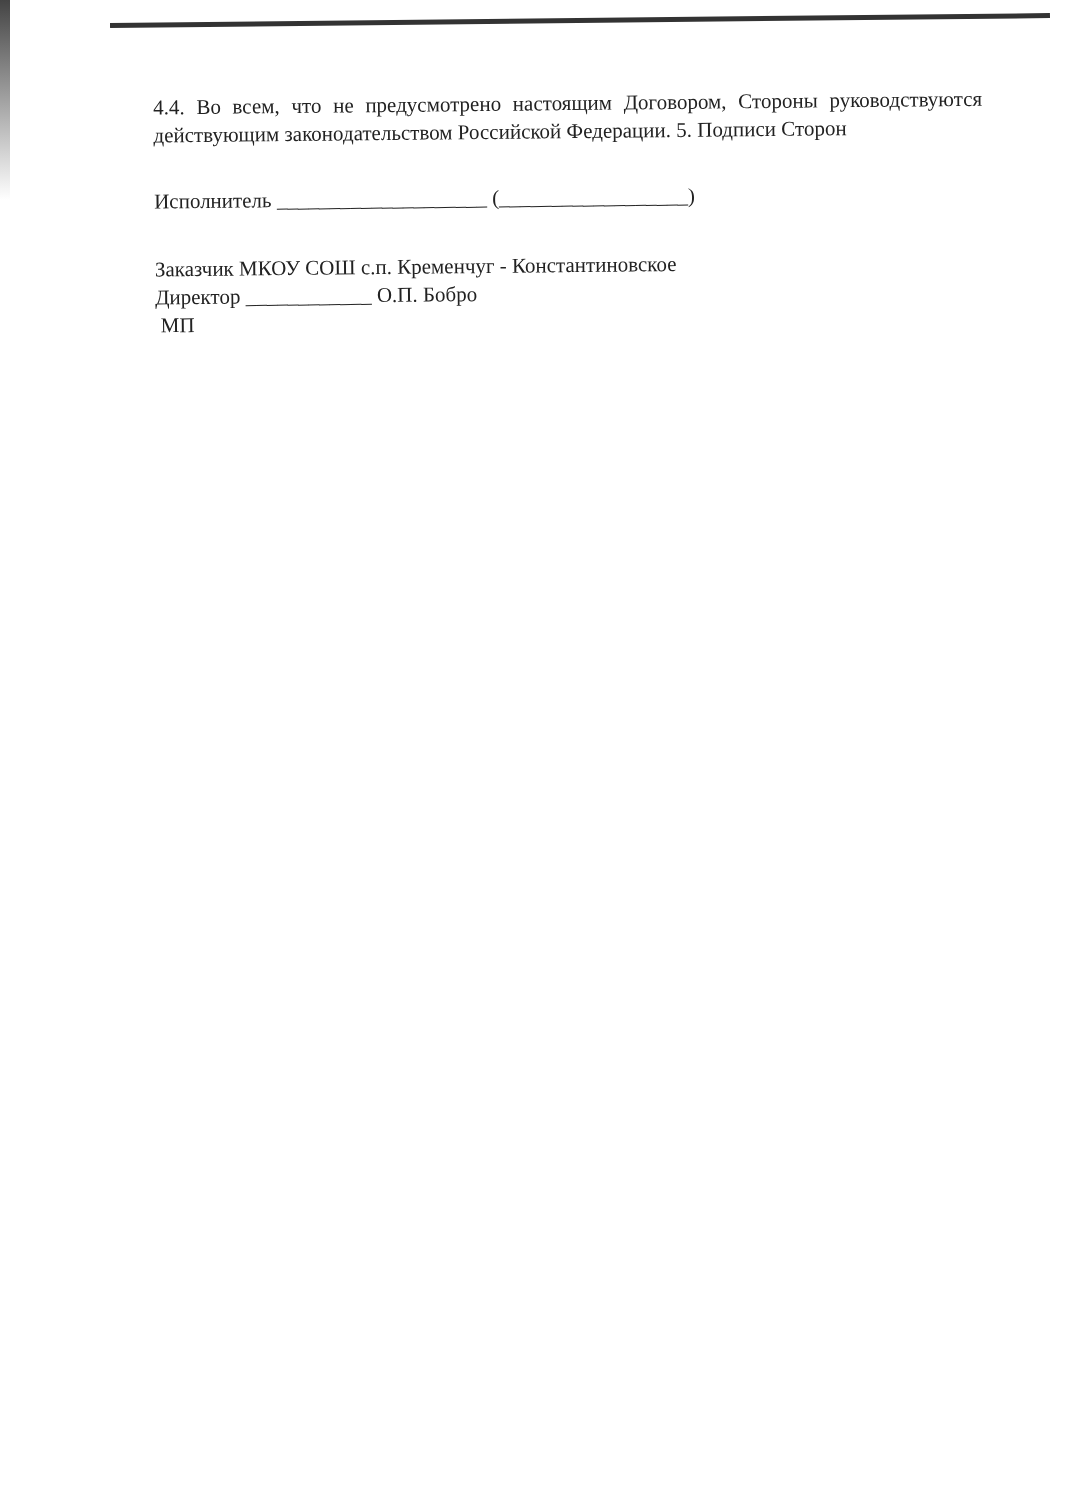4.4. Во всем, что не предусмотрено настоящим Договором, Стороны руководствуются действующим законодательством Российской Федерации. 5. Подписи Сторон
Исполнитель ____________________ (__________________)
Заказчик МКОУ СОШ с.п. Кременчуг - Константиновское
Директор ____________ О.П. Бобро
МП